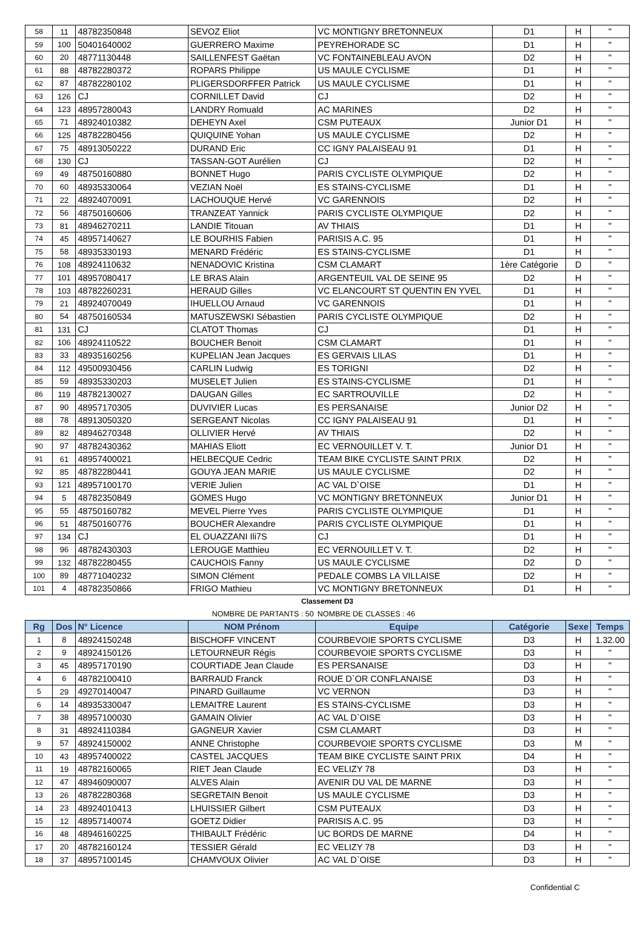| 58 | 11 | 48782350848 | SEVOZ Eliot | VC MONTIGNY BRETONNEUX | D1 | H | " |
| 59 | 100 | 50401640002 | GUERRERO Maxime | PEYREHORADE SC | D1 | H | " |
| 60 | 20 | 48771130448 | SAILLENFEST Gaëtan | VC FONTAINEBLEAU AVON | D2 | H | " |
| 61 | 88 | 48782280372 | ROPARS Philippe | US MAULE CYCLISME | D1 | H | " |
| 62 | 87 | 48782280102 | PLIGERSDORFFER Patrick | US MAULE CYCLISME | D1 | H | " |
| 63 | 126 | CJ | CORNILLET David | CJ | D2 | H | " |
| 64 | 123 | 48957280043 | LANDRY Romuald | AC MARINES | D2 | H | " |
| 65 | 71 | 48924010382 | DEHEYN Axel | CSM PUTEAUX | Junior D1 | H | " |
| 66 | 125 | 48782280456 | QUIQUINE Yohan | US MAULE CYCLISME | D2 | H | " |
| 67 | 75 | 48913050222 | DURAND Eric | CC IGNY PALAISEAU 91 | D1 | H | " |
| 68 | 130 | CJ | TASSAN-GOT Aurélien | CJ | D2 | H | " |
| 69 | 49 | 48750160880 | BONNET Hugo | PARIS CYCLISTE OLYMPIQUE | D2 | H | " |
| 70 | 60 | 48935330064 | VEZIAN Noël | ES STAINS-CYCLISME | D1 | H | " |
| 71 | 22 | 48924070091 | LACHOUQUE Hervé | VC GARENNOIS | D2 | H | " |
| 72 | 56 | 48750160606 | TRANZEAT Yannick | PARIS CYCLISTE OLYMPIQUE | D2 | H | " |
| 73 | 81 | 48946270211 | LANDIE Titouan | AV THIAIS | D1 | H | " |
| 74 | 45 | 48957140627 | LE BOURHIS Fabien | PARISIS A.C. 95 | D1 | H | " |
| 75 | 58 | 48935330193 | MENARD Frédéric | ES STAINS-CYCLISME | D1 | H | " |
| 76 | 108 | 48924110632 | NENADOVIC Kristina | CSM CLAMART | 1ère Catégorie | D | " |
| 77 | 101 | 48957080417 | LE BRAS Alain | ARGENTEUIL VAL DE SEINE 95 | D2 | H | " |
| 78 | 103 | 48782260231 | HERAUD Gilles | VC ELANCOURT ST QUENTIN EN YVEL | D1 | H | " |
| 79 | 21 | 48924070049 | IHUELLOU Arnaud | VC GARENNOIS | D1 | H | " |
| 80 | 54 | 48750160534 | MATUSZEWSKI Sébastien | PARIS CYCLISTE OLYMPIQUE | D2 | H | " |
| 81 | 131 | CJ | CLATOT Thomas | CJ | D1 | H | " |
| 82 | 106 | 48924110522 | BOUCHER Benoit | CSM CLAMART | D1 | H | " |
| 83 | 33 | 48935160256 | KUPELIAN Jean Jacques | ES GERVAIS LILAS | D1 | H | " |
| 84 | 112 | 49500930456 | CARLIN Ludwig | ES TORIGNI | D2 | H | " |
| 85 | 59 | 48935330203 | MUSELET Julien | ES STAINS-CYCLISME | D1 | H | " |
| 86 | 119 | 48782130027 | DAUGAN Gilles | EC SARTROUVILLE | D2 | H | " |
| 87 | 90 | 48957170305 | DUVIVIER Lucas | ES PERSANAISE | Junior D2 | H | " |
| 88 | 78 | 48913050320 | SERGEANT Nicolas | CC IGNY PALAISEAU 91 | D1 | H | " |
| 89 | 82 | 48946270348 | OLLIVIER Hervé | AV THIAIS | D2 | H | " |
| 90 | 97 | 48782430362 | MAHIAS Eliott | EC VERNOUILLET V. T. | Junior D1 | H | " |
| 91 | 61 | 48957400021 | HELBECQUE Cedric | TEAM BIKE CYCLISTE SAINT PRIX | D2 | H | " |
| 92 | 85 | 48782280441 | GOUYA JEAN MARIE | US MAULE CYCLISME | D2 | H | " |
| 93 | 121 | 48957100170 | VERIE Julien | AC VAL D`OISE | D1 | H | " |
| 94 | 5 | 48782350849 | GOMES Hugo | VC MONTIGNY BRETONNEUX | Junior D1 | H | " |
| 95 | 55 | 48750160782 | MEVEL Pierre Yves | PARIS CYCLISTE OLYMPIQUE | D1 | H | " |
| 96 | 51 | 48750160776 | BOUCHER Alexandre | PARIS CYCLISTE OLYMPIQUE | D1 | H | " |
| 97 | 134 | CJ | EL OUAZZANI Ili7S | CJ | D1 | H | " |
| 98 | 96 | 48782430303 | LEROUGE Matthieu | EC VERNOUILLET V. T. | D2 | H | " |
| 99 | 132 | 48782280455 | CAUCHOIS Fanny | US MAULE CYCLISME | D2 | D | " |
| 100 | 89 | 48771040232 | SIMON Clément | PEDALE COMBS LA VILLAISE | D2 | H | " |
| 101 | 4 | 48782350866 | FRIGO Mathieu | VC MONTIGNY BRETONNEUX | D1 | H | " |
| Classement D3 | | | | | | | |
| | | | NOMBRE DE PARTANTS : 50 | NOMBRE DE CLASSES : 46 | | | |
| Rg | Dos | N° Licence | NOM Prénom | Equipe | Catégorie | Sexe | Temps |
| 1 | 8 | 48924150248 | BISCHOFF VINCENT | COURBEVOIE SPORTS CYCLISME | D3 | H | 1.32.00 |
| 2 | 9 | 48924150126 | LETOURNEUR Régis | COURBEVOIE SPORTS CYCLISME | D3 | H | " |
| 3 | 45 | 48957170190 | COURTIADE Jean Claude | ES PERSANAISE | D3 | H | " |
| 4 | 6 | 48782100410 | BARRAUD Franck | ROUE D`OR CONFLANAISE | D3 | H | " |
| 5 | 29 | 49270140047 | PINARD Guillaume | VC VERNON | D3 | H | " |
| 6 | 14 | 48935330047 | LEMAITRE Laurent | ES STAINS-CYCLISME | D3 | H | " |
| 7 | 38 | 48957100030 | GAMAIN Olivier | AC VAL D`OISE | D3 | H | " |
| 8 | 31 | 48924110384 | GAGNEUR Xavier | CSM CLAMART | D3 | H | " |
| 9 | 57 | 48924150002 | ANNE Christophe | COURBEVOIE SPORTS CYCLISME | D3 | M | " |
| 10 | 43 | 48957400022 | CASTEL JACQUES | TEAM BIKE CYCLISTE SAINT PRIX | D4 | H | " |
| 11 | 19 | 48782160065 | RIET Jean Claude | EC VELIZY 78 | D3 | H | " |
| 12 | 47 | 48946090007 | ALVES Alain | AVENIR DU VAL DE MARNE | D3 | H | " |
| 13 | 26 | 48782280368 | SEGRETAIN Benoit | US MAULE CYCLISME | D3 | H | " |
| 14 | 23 | 48924010413 | LHUISSIER Gilbert | CSM PUTEAUX | D3 | H | " |
| 15 | 12 | 48957140074 | GOETZ Didier | PARISIS A.C. 95 | D3 | H | " |
| 16 | 48 | 48946160225 | THIBAULT Frédéric | UC BORDS DE MARNE | D4 | H | " |
| 17 | 20 | 48782160124 | TESSIER Gérald | EC VELIZY 78 | D3 | H | " |
| 18 | 37 | 48957100145 | CHAMVOUX Olivier | AC VAL D`OISE | D3 | H | " |
Confidential C